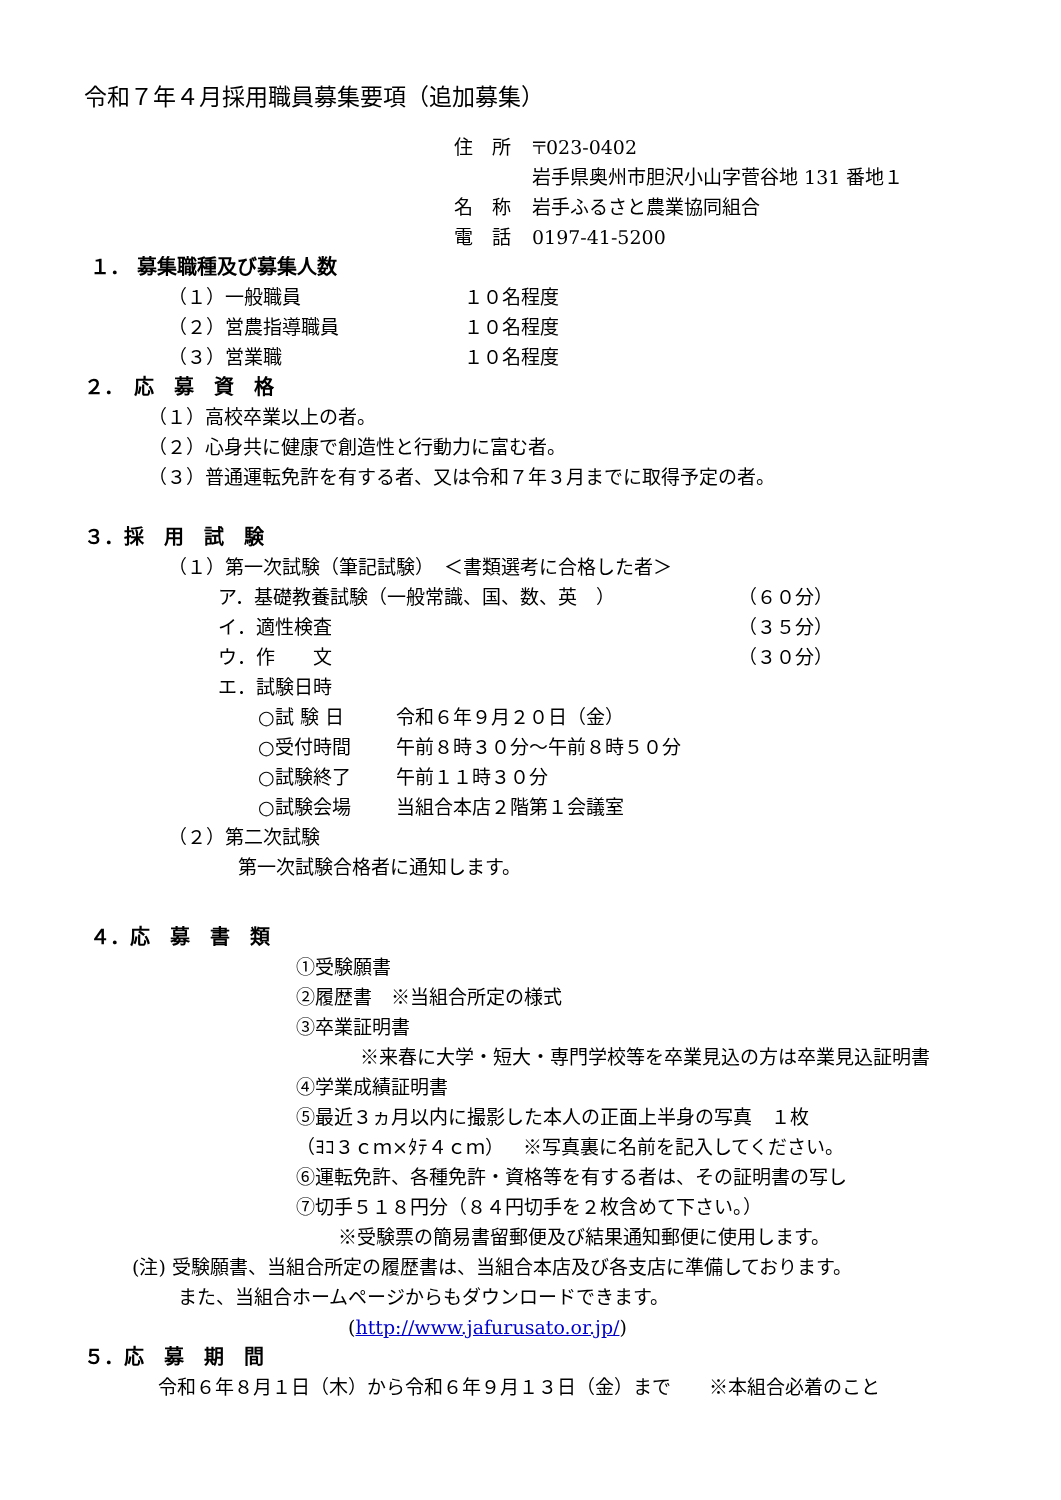令和７年４月採用職員募集要項（追加募集）
住　所 〒023-0402
岩手県奥州市胆沢小山字菅谷地 131 番地１
名　称 岩手ふるさと農業協同組合
電　話 0197-41-5200
１． 募集職種及び募集人数
（１）一般職員 １０名程度
（２）営農指導職員 １０名程度
（３）営業職 １０名程度
２．　応　募　資　格
（１）高校卒業以上の者。
（２）心身共に健康で創造性と行動力に富む者。
（３）普通運転免許を有する者、又は令和７年３月までに取得予定の者。
３．採　用　試　験
（１）第一次試験（筆記試験）　＜書類選考に合格した者＞
ア．基礎教養試験（一般常識、国、数、英　） （６０分）
イ．適性検査 （３５分）
ウ．作　　文 （３０分）
エ．試験日時
○試 験 日 令和６年９月２０日（金）
○受付時間 午前８時３０分～午前８時５０分
○試験終了 午前１１時３０分
○試験会場 当組合本店２階第１会議室
（２）第二次試験
第一次試験合格者に通知します。
４．応　募　書　類
①受験願書
②履歴書　※当組合所定の様式
③卒業証明書
※来春に大学・短大・専門学校等を卒業見込の方は卒業見込証明書
④学業成績証明書
⑤最近３ヵ月以内に撮影した本人の正面上半身の写真　１枚
（ﾖｺ３ｃｍ×ﾀﾃ４ｃｍ）　※写真裏に名前を記入してください。
⑥運転免許、各種免許・資格等を有する者は、その証明書の写し
⑦切手５１８円分（８４円切手を２枚含めて下さい。）
※受験票の簡易書留郵便及び結果通知郵便に使用します。
(注) 受験願書、当組合所定の履歴書は、当組合本店及び各支店に準備しております。
また、当組合ホームページからもダウンロードできます。
(http://www.jafurusato.or.jp/)
５．応　募　期　間
令和６年８月１日（木）から令和６年９月１３日（金）まで　　※本組合必着のこと